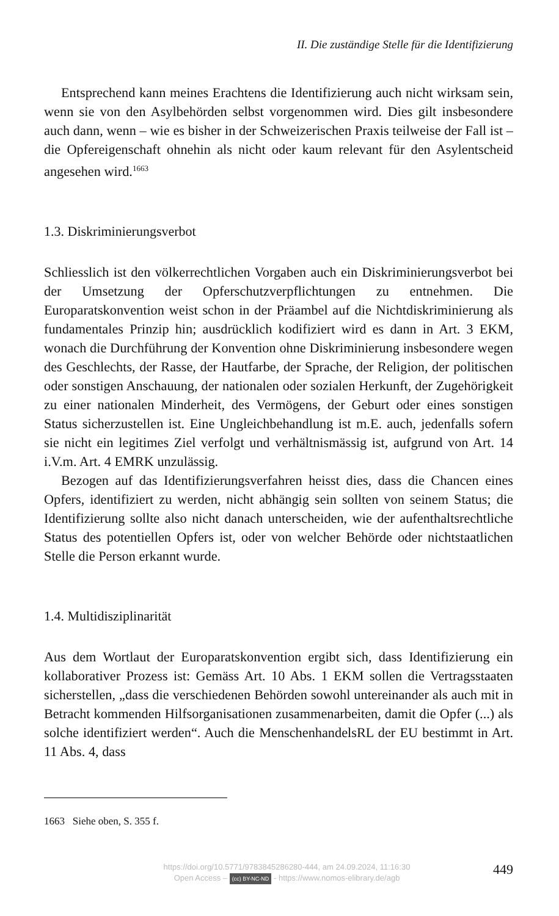II. Die zuständige Stelle für die Identifizierung
Entsprechend kann meines Erachtens die Identifizierung auch nicht wirksam sein, wenn sie von den Asylbehörden selbst vorgenommen wird. Dies gilt insbesondere auch dann, wenn – wie es bisher in der Schweizerischen Praxis teilweise der Fall ist – die Opfereigenschaft ohnehin als nicht oder kaum relevant für den Asylentscheid angesehen wird.<sup>1663</sup>
1.3. Diskriminierungsverbot
Schliesslich ist den völkerrechtlichen Vorgaben auch ein Diskriminierungsverbot bei der Umsetzung der Opferschutzverpflichtungen zu entnehmen. Die Europaratskonvention weist schon in der Präambel auf die Nichtdiskriminierung als fundamentales Prinzip hin; ausdrücklich kodifiziert wird es dann in Art. 3 EKM, wonach die Durchführung der Konvention ohne Diskriminierung insbesondere wegen des Geschlechts, der Rasse, der Hautfarbe, der Sprache, der Religion, der politischen oder sonstigen Anschauung, der nationalen oder sozialen Herkunft, der Zugehörigkeit zu einer nationalen Minderheit, des Vermögens, der Geburt oder eines sonstigen Status sicherzustellen ist. Eine Ungleichbehandlung ist m.E. auch, jedenfalls sofern sie nicht ein legitimes Ziel verfolgt und verhältnismässig ist, aufgrund von Art. 14 i.V.m. Art. 4 EMRK unzulässig.
Bezogen auf das Identifizierungsverfahren heisst dies, dass die Chancen eines Opfers, identifiziert zu werden, nicht abhängig sein sollten von seinem Status; die Identifizierung sollte also nicht danach unterscheiden, wie der aufenthaltsrechtliche Status des potentiellen Opfers ist, oder von welcher Behörde oder nichtstaatlichen Stelle die Person erkannt wurde.
1.4. Multidisziplinarität
Aus dem Wortlaut der Europaratskonvention ergibt sich, dass Identifizierung ein kollaborativer Prozess ist: Gemäss Art. 10 Abs. 1 EKM sollen die Vertragsstaaten sicherstellen, „dass die verschiedenen Behörden sowohl untereinander als auch mit in Betracht kommenden Hilfsorganisationen zusammenarbeiten, damit die Opfer (...) als solche identifiziert werden“. Auch die MenschenhandelsRL der EU bestimmt in Art. 11 Abs. 4, dass
1663 Siehe oben, S. 355 f.
https://doi.org/10.5771/9783845286280-444, am 24.09.2024, 11:16:30
Open Access – (cc) BY-NC-ND - https://www.nomos-elibrary.de/agb
449